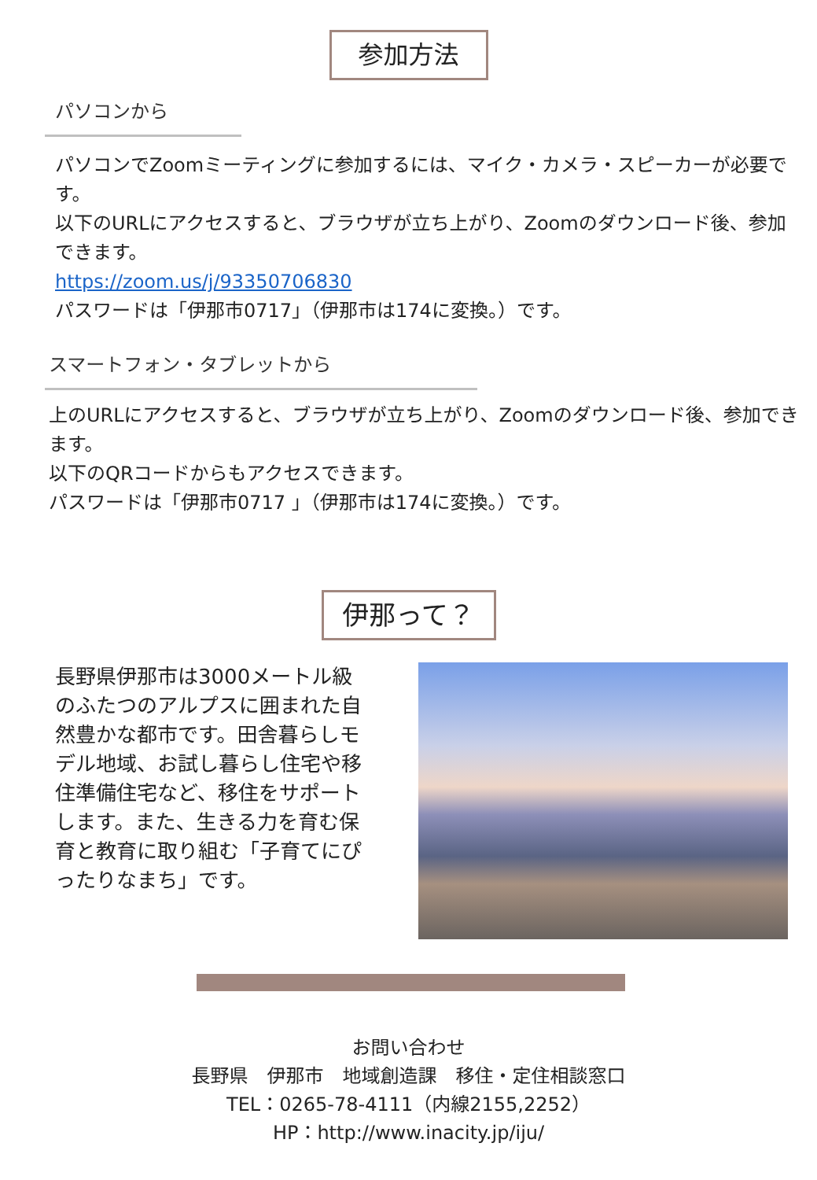参加方法
パソコンから
パソコンでZoomミーティングに参加するには、マイク・カメラ・スピーカーが必要です。
以下のURLにアクセスすると、ブラウザが立ち上がり、Zoomのダウンロード後、参加できます。
https://zoom.us/j/93350706830
パスワードは「伊那市0717」（伊那市は174に変換。）です。
スマートフォン・タブレットから
上のURLにアクセスすると、ブラウザが立ち上がり、Zoomのダウンロード後、参加できます。
以下のQRコードからもアクセスできます。
パスワードは「伊那市0717 」（伊那市は174に変換。）です。
伊那って？
長野県伊那市は3000メートル級のふたつのアルプスに囲まれた自然豊かな都市です。田舎暮らしモデル地域、お試し暮らし住宅や移住準備住宅など、移住をサポートします。また、生きる力を育む保育と教育に取り組む「子育てにぴったりなまち」です。
お問い合わせ
長野県　伊那市　地域創造課　移住・定住相談窓口
TEL：0265-78-4111（内線2155,2252）
HP：http://www.inacity.jp/iju/